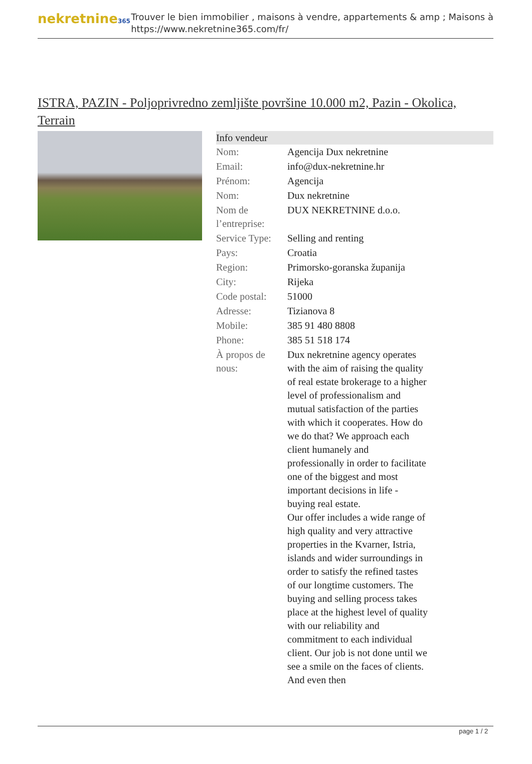nekretnine365
Trouver le bien immobilier , maisons à vendre, appartements & amp ; Maisons à
https://www.nekretnine365.com/fr/
ISTRA, PAZIN - Poljoprivredno zemljište površine 10.000 m2, Pazin - Okolica, Terrain
| Info vendeur | | |
| --- | --- | --- |
| Nom: | Agencija Dux nekretnine | |
| Email: | info@dux-nekretnine.hr | |
| Prénom: | Agencija | |
| Nom: | Dux nekretnine | |
| Nom de l’entreprise: | DUX NEKRETNINE d.o.o. | |
| Service Type: | Selling and renting | |
| Pays: | Croatia | |
| Region: | Primorsko-goranska županija | |
| City: | Rijeka | |
| Code postal: | 51000 | |
| Adresse: | Tizianova 8 | |
| Mobile: | 385 91 480 8808 | |
| Phone: | 385 51 518 174 | |
| À propos de nous: | Dux nekretnine agency operates with the aim of raising the quality of real estate brokerage to a higher level of professionalism and mutual satisfaction of the parties with which it cooperates. How do we do that? We approach each client humanely and professionally in order to facilitate one of the biggest and most important decisions in life - buying real estate. Our offer includes a wide range of high quality and very attractive properties in the Kvarner, Istria, islands and wider surroundings in order to satisfy the refined tastes of our longtime customers. The buying and selling process takes place at the highest level of quality with our reliability and commitment to each individual client. Our job is not done until we see a smile on the faces of clients. And even then | |
page 1 / 2